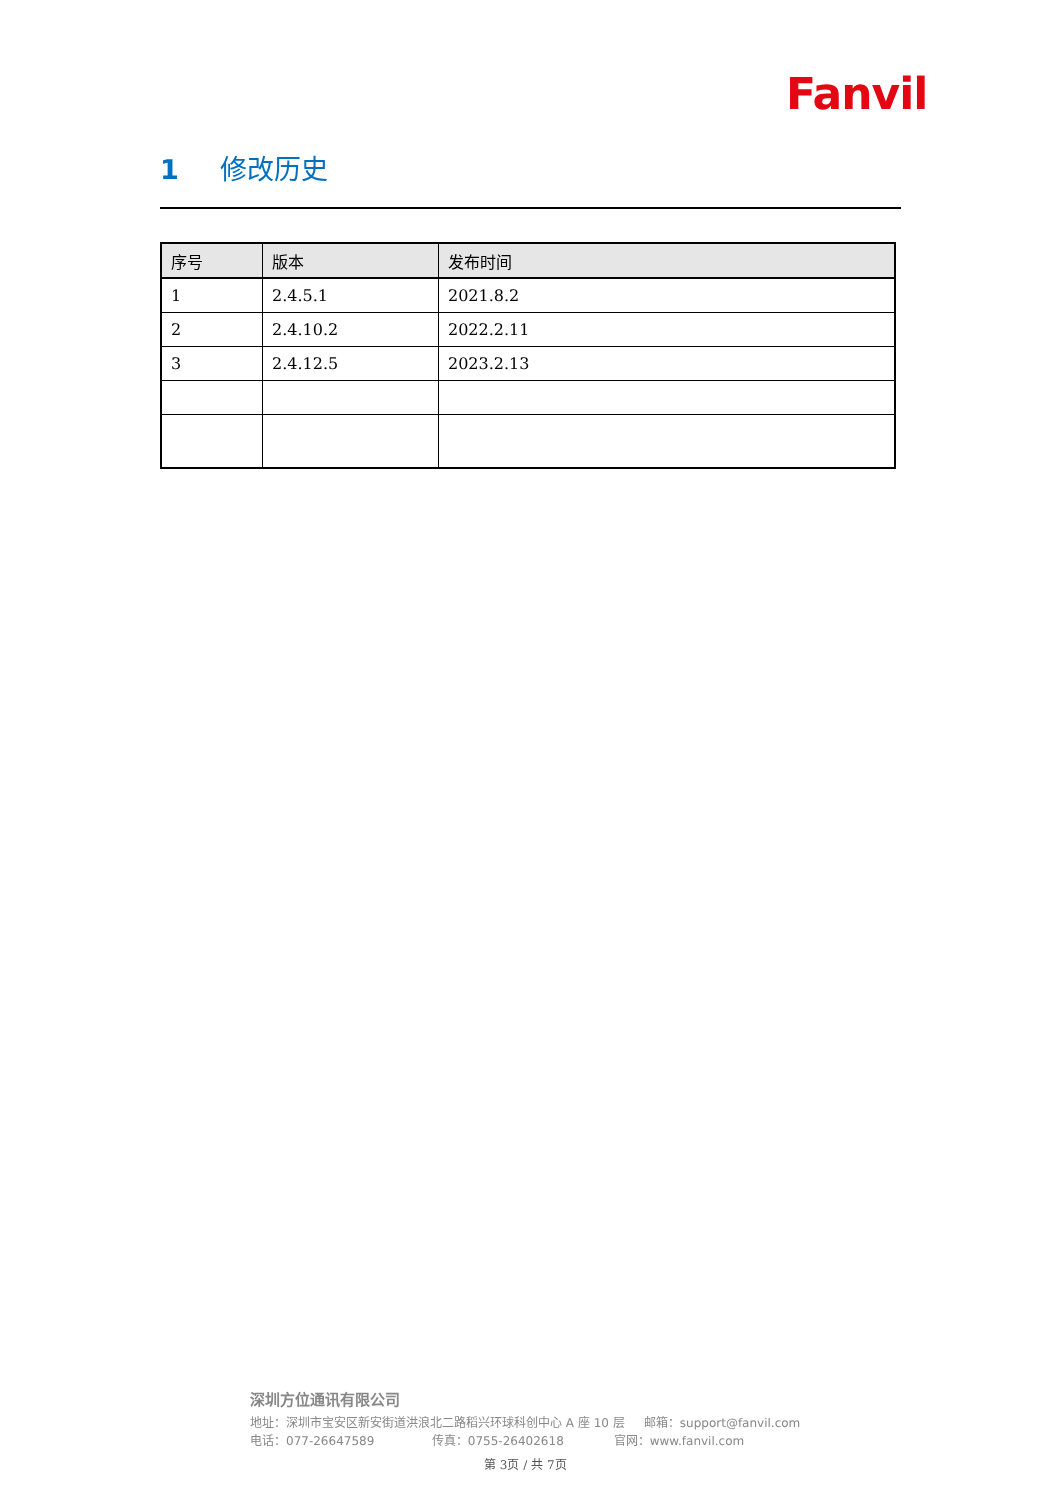Fanvil
1 修改历史
| 序号 | 版本 | 发布时间 |
| --- | --- | --- |
| 1 | 2.4.5.1 | 2021.8.2 |
| 2 | 2.4.10.2 | 2022.2.11 |
| 3 | 2.4.12.5 | 2023.2.13 |
深圳方位通讯有限公司
地址：深圳市宝安区新安街道洪浪北二路稻兴环球科创中心 A 座 10 层 邮箱：support@fanvil.com
电话：077-26647589 传真：0755-26402618 官网：www.fanvil.com
第 3页 / 共 7页